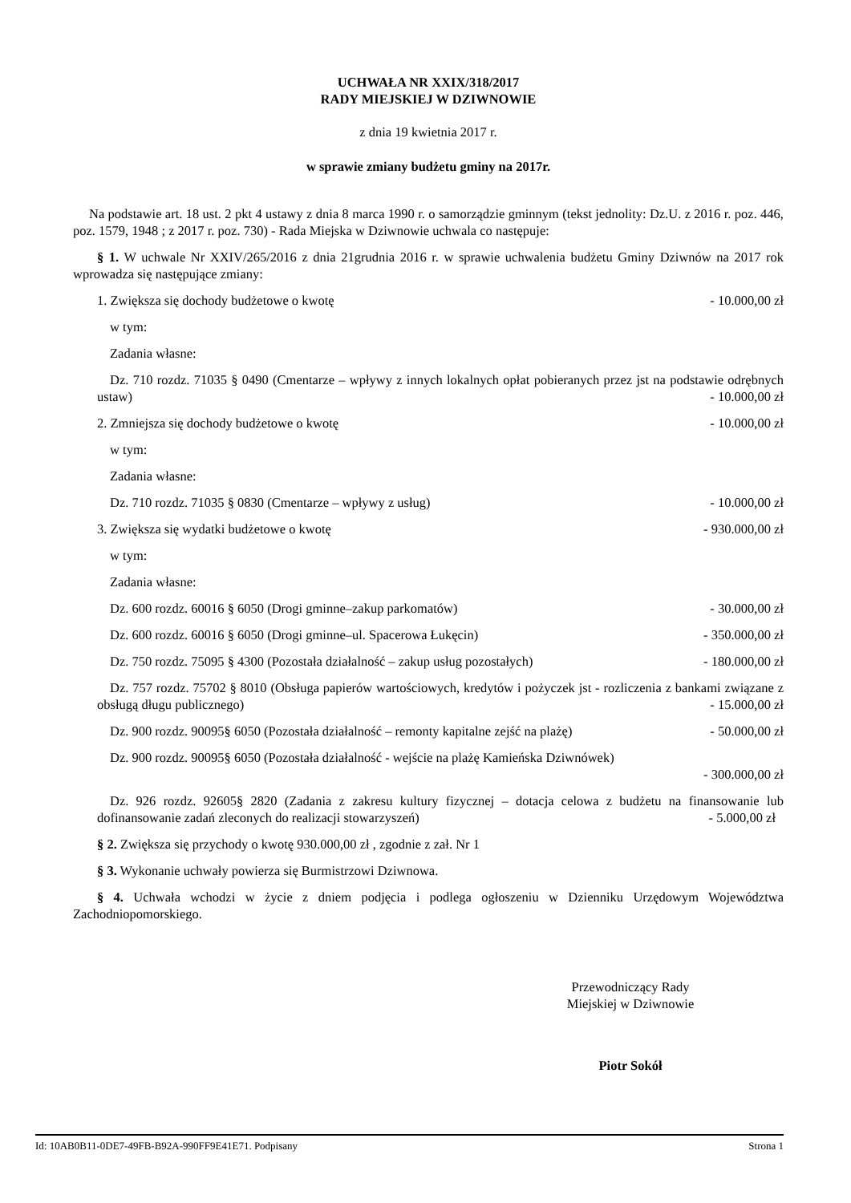UCHWAŁA NR XXIX/318/2017
RADY MIEJSKIEJ W DZIWNOWIE
z dnia 19 kwietnia 2017 r.
w sprawie zmiany budżetu gminy na 2017r.
Na podstawie art. 18 ust. 2 pkt 4 ustawy z dnia 8 marca 1990 r. o samorządzie gminnym (tekst jednolity: Dz.U. z 2016 r. poz. 446, poz. 1579, 1948 ; z 2017 r. poz. 730) - Rada Miejska w Dziwnowie uchwala co następuje:
§ 1. W uchwale Nr XXIV/265/2016 z dnia 21grudnia 2016 r. w sprawie uchwalenia budżetu Gminy Dziwnów na 2017 rok wprowadza się następujące zmiany:
1. Zwiększa się dochody budżetowe o kwotę - 10.000,00 zł
w tym:
Zadania własne:
Dz. 710 rozdz. 71035 § 0490 (Cmentarze – wpływy z innych lokalnych opłat pobieranych przez jst na podstawie odrębnych ustaw) - 10.000,00 zł
2. Zmniejsza się dochody budżetowe o kwotę - 10.000,00 zł
w tym:
Zadania własne:
Dz. 710 rozdz. 71035 § 0830 (Cmentarze – wpływy z usług) - 10.000,00 zł
3. Zwiększa się wydatki budżetowe o kwotę - 930.000,00 zł
w tym:
Zadania własne:
Dz. 600 rozdz. 60016 § 6050 (Drogi gminne–zakup parkomatów) - 30.000,00 zł
Dz. 600 rozdz. 60016 § 6050 (Drogi gminne–ul. Spacerowa Łukęcin) - 350.000,00 zł
Dz. 750 rozdz. 75095 § 4300 (Pozostała działalność – zakup usług pozostałych) - 180.000,00 zł
Dz. 757 rozdz. 75702 § 8010 (Obsługa papierów wartościowych, kredytów i pożyczek jst - rozliczenia z bankami związane z obsługą długu publicznego) - 15.000,00 zł
Dz. 900 rozdz. 90095§ 6050 (Pozostała działalność – remonty kapitalne zejść na plażę) - 50.000,00 zł
Dz. 900 rozdz. 90095§ 6050 (Pozostała działalność - wejście na plażę Kamieńska Dziwnówek)
- 300.000,00 zł
Dz. 926 rozdz. 92605§ 2820 (Zadania z zakresu kultury fizycznej – dotacja celowa z budżetu na finansowanie lub dofinansowanie zadań zleconych do realizacji stowarzyszeń) - 5.000,00 zł
§ 2. Zwiększa się przychody o kwotę 930.000,00 zł , zgodnie z zał. Nr 1
§ 3. Wykonanie uchwały powierza się Burmistrzowi Dziwnowa.
§ 4. Uchwała wchodzi w życie z dniem podjęcia i podlega ogłoszeniu w Dzienniku Urzędowym Województwa Zachodniopomorskiego.
Przewodniczący Rady
Miejskiej w Dziwnowie
Piotr Sokół
Id: 10AB0B11-0DE7-49FB-B92A-990FF9E41E71. Podpisany Strona 1